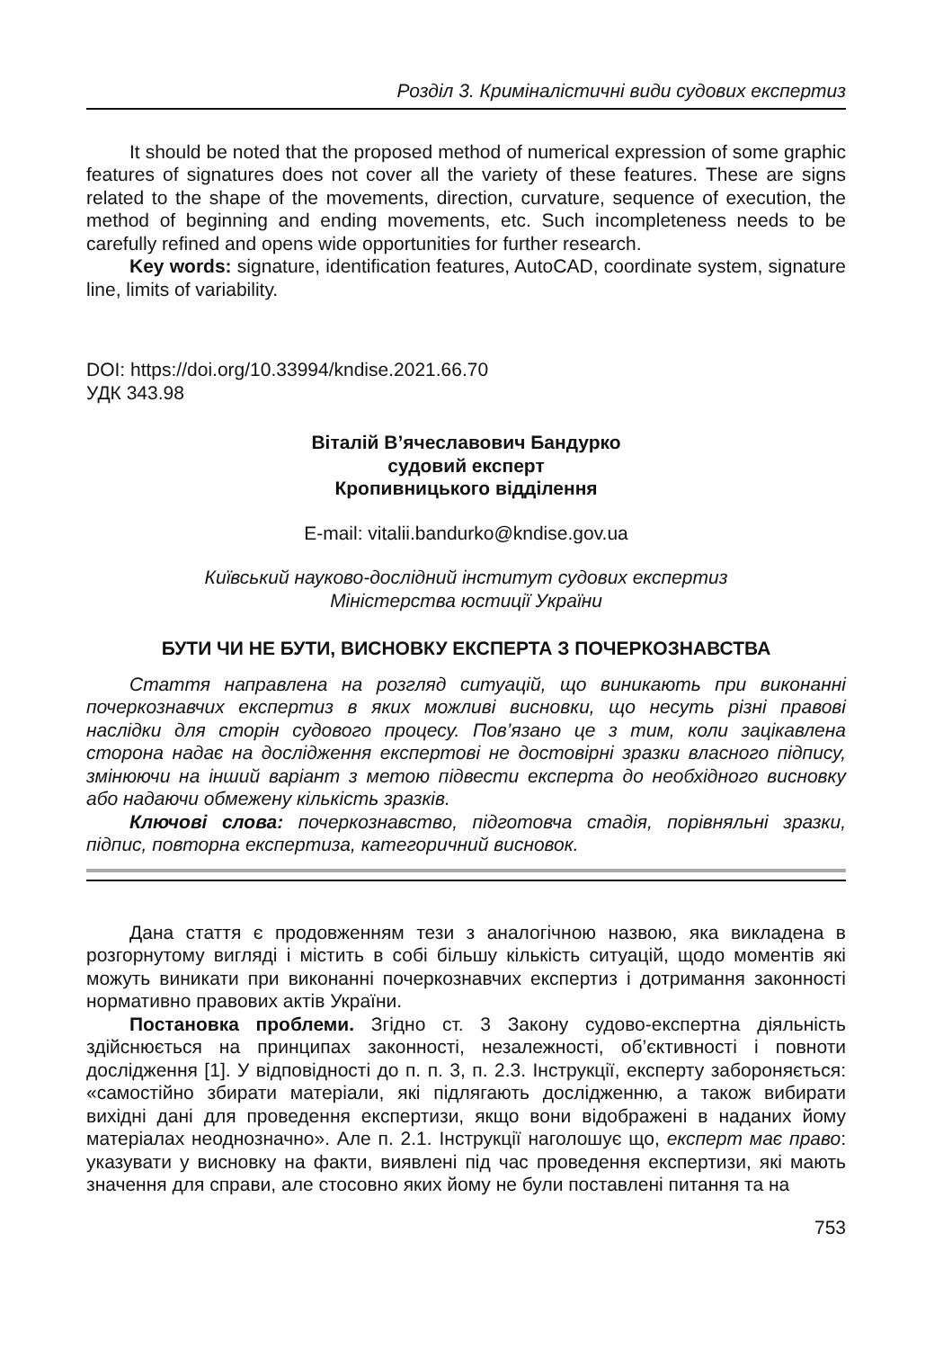Розділ 3. Криміналістичні види судових експертиз
It should be noted that the proposed method of numerical expression of some graphic features of signatures does not cover all the variety of these features. These are signs related to the shape of the movements, direction, curvature, sequence of execution, the method of beginning and ending movements, etc. Such incompleteness needs to be carefully refined and opens wide opportunities for further research.
Key words: signature, identification features, AutoCAD, coordinate system, signature line, limits of variability.
DOI: https://doi.org/10.33994/kndise.2021.66.70
УДК 343.98
Віталій В’ячеславович Бандурко
судовий експерт
Кропивницького відділення
E-mail: vitalii.bandurko@kndise.gov.ua
Київський науково-дослідний інститут судових експертиз
Міністерства юстиції України
БУТИ ЧИ НЕ БУТИ, ВИСНОВКУ ЕКСПЕРТА З ПОЧЕРКОЗНАВСТВА
Стаття направлена на розгляд ситуацій, що виникають при виконанні почеркознавчих експертиз в яких можливі висновки, що несуть різні правові наслідки для сторін судового процесу. Пов’язано це з тим, коли зацікавлена сторона надає на дослідження експертові не достовірні зразки власного підпису, змінюючи на інший варіант з метою підвести експерта до необхідного висновку або надаючи обмежену кількість зразків.
Ключові слова: почеркознавство, підготовча стадія, порівняльні зразки, підпис, повторна експертиза, категоричний висновок.
Дана стаття є продовженням тези з аналогічною назвою, яка викладена в розгорнутому вигляді і містить в собі більшу кількість ситуацій, щодо моментів які можуть виникати при виконанні почеркознавчих експертиз і дотримання законності нормативно правових актів України.
Постановка проблеми. Згідно ст. 3 Закону судово-експертна діяльність здійснюється на принципах законності, незалежності, об’єктивності і повноти дослідження [1]. У відповідності до п. п. 3, п. 2.3. Інструкції, експерту забороняється: «самостійно збирати матеріали, які підлягають дослідженню, а також вибирати вихідні дані для проведення експертизи, якщо вони відображені в наданих йому матеріалах неоднозначно». Але п. 2.1. Інструкції наголошує що, експерт має право: указувати у висновку на факти, виявлені під час проведення експертизи, які мають значення для справи, але стосовно яких йому не були поставлені питання та на
753